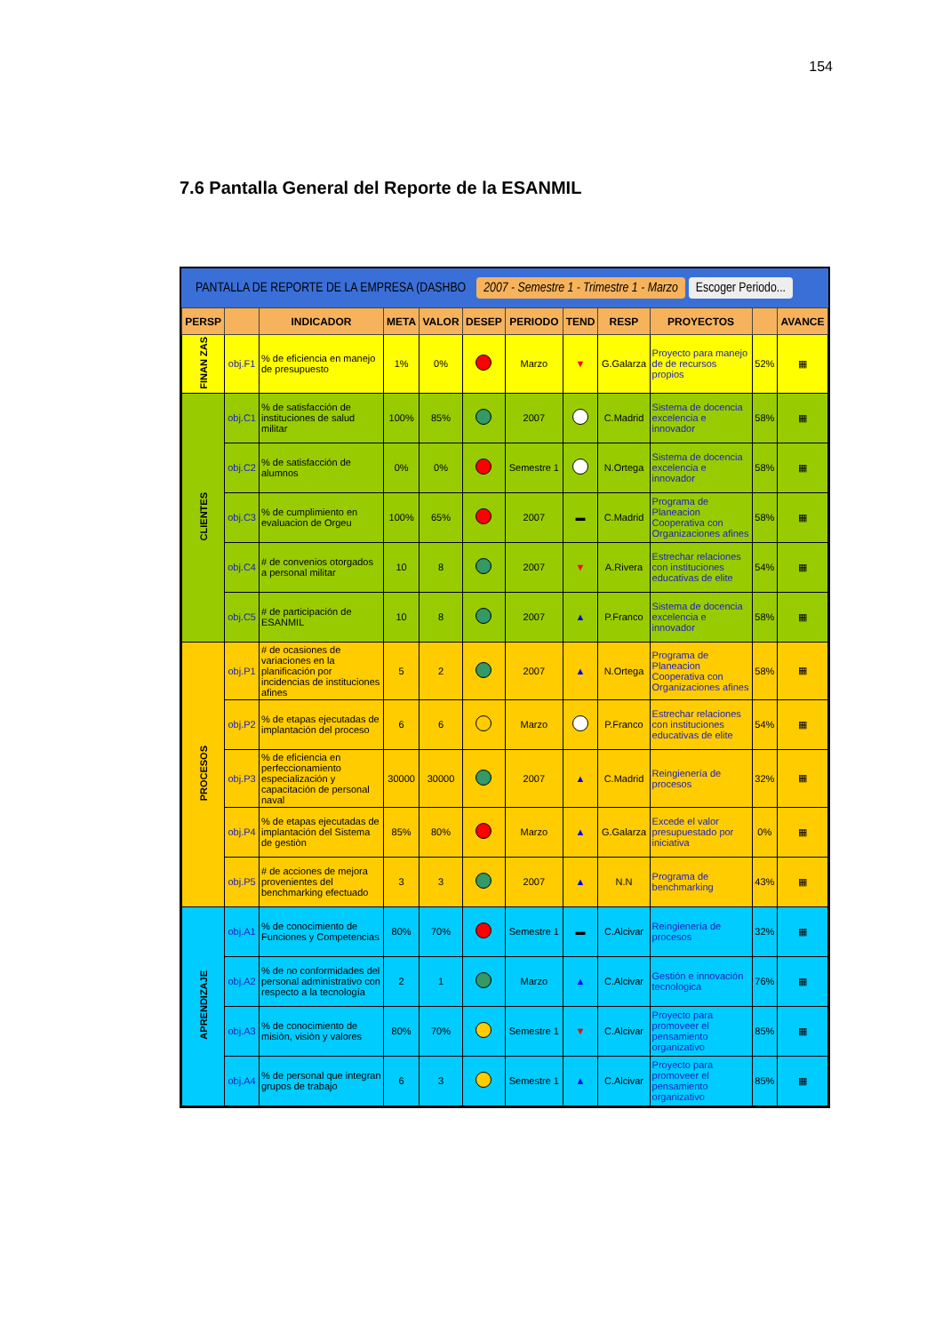154
7.6 Pantalla General del Reporte de la ESANMIL
PANTALLA DE REPORTE DE LA EMPRESA (DASHBO 2007 - Semestre 1 - Trimestre 1 - Marzo Escoger Periodo...
| PERSP | | INDICADOR | META | VALOR | DESEP | PERIODO | TEND | RESP | PROYECTOS | | AVANCE |
| --- | --- | --- | --- | --- | --- | --- | --- | --- | --- | --- | --- |
| FINAN ZAS | obj.F1 | % de eficiencia en manejo de presupuesto | 1% | 0% | | Marzo | ▼ | G.Galarza | Proyecto para manejo de de recursos propios | 52% | ▦ |
| CLIENTES | obj.C1 | % de satisfacción de instituciones de salud militar | 100% | 85% | | 2007 | | C.Madrid | Sistema de docencia excelencia e innovador | 58% | ▦ |
| | obj.C2 | % de satisfacción de alumnos | 0% | 0% | | Semestre 1 | | N.Ortega | Sistema de docencia excelencia e innovador | 58% | ▦ |
| | obj.C3 | % de cumplimiento en evaluacion de Orgeu | 100% | 65% | | 2007 | ▬ | C.Madrid | Programa de Planeacion Cooperativa con Organizaciones afines | 58% | ▦ |
| | obj.C4 | # de convenios otorgados a personal militar | 10 | 8 | | 2007 | ▼ | A.Rivera | Estrechar relaciones con instituciones educativas de elite | 54% | ▦ |
| | obj.C5 | # de participación de ESANMIL | 10 | 8 | | 2007 | ▲ | P.Franco | Sistema de docencia excelencia e innovador | 58% | ▦ |
| PROCESOS | obj.P1 | # de ocasiones de variaciones en la planificación por incidencias de instituciones afines | 5 | 2 | | 2007 | ▲ | N.Ortega | Programa de Planeacion Cooperativa con Organizaciones afines | 58% | ▦ |
| | obj.P2 | % de etapas ejecutadas de implantación del proceso | 6 | 6 | | Marzo | | P.Franco | Estrechar relaciones con instituciones educativas de elite | 54% | ▦ |
| | obj.P3 | % de eficiencia en perfeccionamiento especialización y capacitación de personal naval | 30000 | 30000 | | 2007 | ▲ | C.Madrid | Reingienería de procesos | 32% | ▦ |
| | obj.P4 | % de etapas ejecutadas de implantación del Sistema de gestiòn | 85% | 80% | | Marzo | ▲ | G.Galarza | Excede el valor presupuestado por iniciativa | 0% | ▦ |
| | obj.P5 | # de acciones de mejora provenientes del benchmarking efectuado | 3 | 3 | | 2007 | ▲ | N.N | Programa de benchmarking | 43% | ▦ |
| APRENDIZAJE | obj.A1 | % de conocimiento de Funciones y Competencias | 80% | 70% | | Semestre 1 | ▬ | C.Alcivar | Reingienería de procesos | 32% | ▦ |
| | obj.A2 | % de no conformidades del personal administrativo con respecto a la tecnología | 2 | 1 | | Marzo | ▲ | C.Alcivar | Gestión e innovación tecnologica | 76% | ▦ |
| | obj.A3 | % de conocimiento de misiòn, visiòn y valores | 80% | 70% | | Semestre 1 | ▼ | C.Alcivar | Proyecto para promoveer el pensamiento organizativo | 85% | ▦ |
| | obj.A4 | % de personal que integran grupos de trabajo | 6 | 3 | | Semestre 1 | ▲ | C.Alcivar | Proyecto para promoveer el pensamiento organizativo | 85% | ▦ |